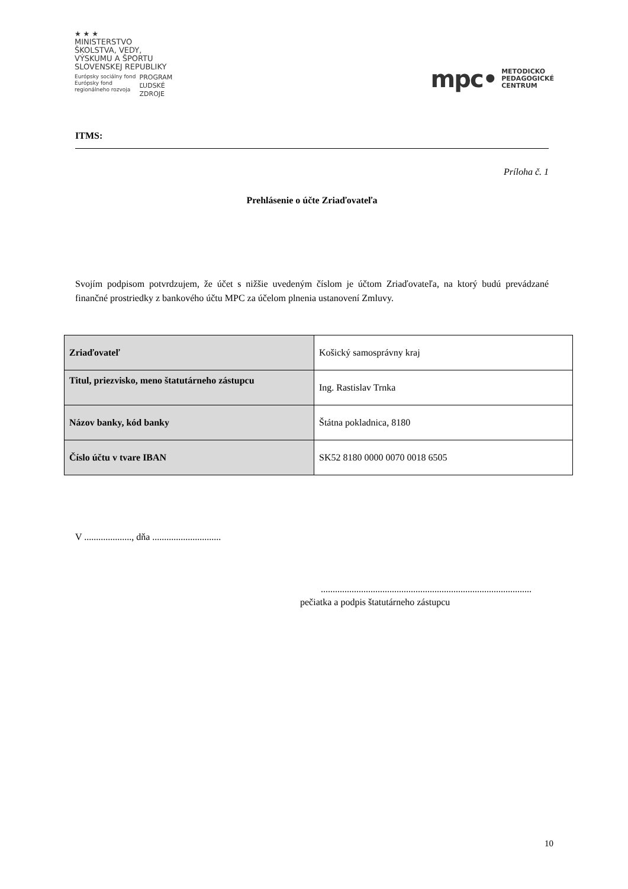★ ★ ★
MINISTERSTVO
ŠKOLSTVA, VEDY,
VÝSKUMU A ŠPORTU
SLOVENSKEJ REPUBLIKY
Európsky sociálny fond
Európsky fond
regionálneho rozvoja
PROGRAM
ĽUDSKÉ
ZDROJE
mpc• METODICKO
PEDAGOGICKÉ
CENTRUM
ITMS:
Príloha č. 1
Prehlásenie o účte Zriaďovateľa
Svojím podpisom potvrdzujem, že účet s nižšie uvedeným číslom je účtom Zriaďovateľa, na ktorý budú prevádzané finančné prostriedky z bankového účtu MPC za účelom plnenia ustanovení Zmluvy.
| Zriaďovateľ | Košický samosprávny kraj |
| Titul, priezvisko, meno štatutárneho zástupcu | Ing. Rastislav Trnka |
| Názov banky, kód banky | Štátna pokladnica, 8180 |
| Číslo účtu v tvare IBAN | SK52 8180 0000 0070 0018 6505 |
V ...................., dňa .............................
.........................................................................................
pečiatka a podpis štatutárneho zástupcu
10